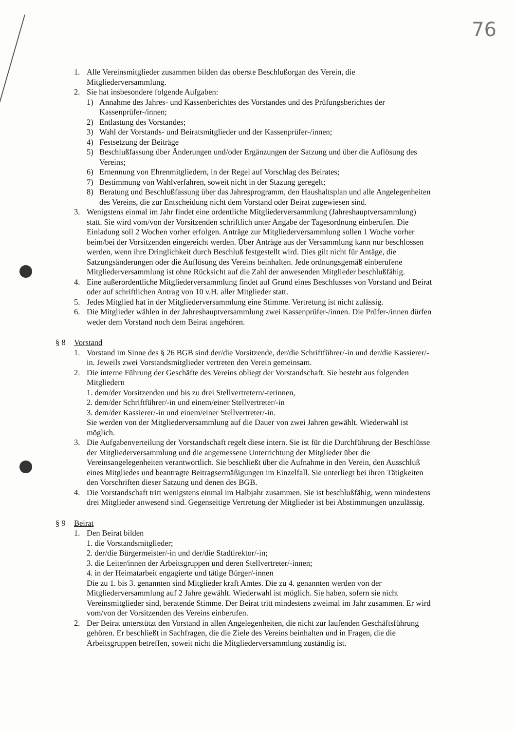76
1. Alle Vereinsmitglieder zusammen bilden das oberste Beschlußorgan des Verein, die Mitgliederversammlung.
2. Sie hat insbesondere folgende Aufgaben:
1) Annahme des Jahres- und Kassenberichtes des Vorstandes und des Prüfungsberichtes der Kassenprüfer-/innen;
2) Entlastung des Vorstandes;
3) Wahl der Vorstands- und Beiratsmitglieder und der Kassenprüfer-/innen;
4) Festsetzung der Beiträge
5) Beschlußfassung über Änderungen und/oder Ergänzungen der Satzung und über die Auflösung des Vereins;
6) Ernennung von Ehrenmitgliedern, in der Regel auf Vorschlag des Beirates;
7) Bestimmung von Wahlverfahren, soweit nicht in der Stazung geregelt;
8) Beratung und Beschlußfassung über das Jahresprogramm, den Haushaltsplan und alle Angelegenheiten des Vereins, die zur Entscheidung nicht dem Vorstand oder Beirat zugewiesen sind.
3. Wenigstens einmal im Jahr findet eine ordentliche Mitgliederversammlung (Jahreshauptversammlung) statt. Sie wird vom/von der Vorsitzenden schriftlich unter Angabe der Tagesordnung einberufen. Die Einladung soll 2 Wochen vorher erfolgen. Anträge zur Mitgliederversammlung sollen 1 Woche vorher beim/bei der Vorsitzenden eingereicht werden. Über Anträge aus der Versammlung kann nur beschlossen werden, wenn ihre Dringlichkeit durch Beschluß festgestellt wird. Dies gilt nicht für Antäge, die Satzungsänderungen oder die Auflösung des Vereins beinhalten. Jede ordnungsgemäß einberufene Mitgliederversammlung ist ohne Rücksicht auf die Zahl der anwesenden Mitglieder beschlußfähig.
4. Eine außerordentliche Mitgliederversammlung findet auf Grund eines Beschlusses von Vorstand und Beirat oder auf schriftlichen Antrag von 10 v.H. aller Mitglieder statt.
5. Jedes Mitglied hat in der Mitgliederversammlung eine Stimme. Vertretung ist nicht zulässig.
6. Die Mitglieder wählen in der Jahreshauptversammlung zwei Kassenprüfer-/innen. Die Prüfer-/innen dürfen weder dem Vorstand noch dem Beirat angehören.
§ 8 Vorstand
1. Vorstand im Sinne des § 26 BGB sind der/die Vorsitzende, der/die Schriftführer/-in und der/die Kassierer/-in. Jeweils zwei Vorstandsmitglieder vertreten den Verein gemeinsam.
2. Die interne Führung der Geschäfte des Vereins obliegt der Vorstandschaft. Sie besteht aus folgenden Mitgliedern
1. dem/der Vorsitzenden und bis zu drei Stellvertretern/-terinnen,
2. dem/der Schriftführer/-in und einem/einer Stellvertreter/-in
3. dem/der Kassierer/-in und einem/einer Stellvertreter/-in.
Sie werden von der Mitgliederversammlung auf die Dauer von zwei Jahren gewählt. Wiederwahl ist möglich.
3. Die Aufgabenverteilung der Vorstandschaft regelt diese intern. Sie ist für die Durchführung der Beschlüsse der Mitgliederversammlung und die angemessene Unterrichtung der Mitglieder über die Vereinsangelegenheiten verantwortlich. Sie beschließt über die Aufnahme in den Verein, den Ausschluß eines Mitgliedes und beantragte Beitragsermäßigungen im Einzelfall. Sie unterliegt bei ihren Tätigkeiten den Vorschriften dieser Satzung und denen des BGB.
4. Die Vorstandschaft tritt wenigstens einmal im Halbjahr zusammen. Sie ist beschlußfähig, wenn mindestens drei Mitglieder anwesend sind. Gegenseitige Vertretung der Mitglieder ist bei Abstimmungen unzulässig.
§ 9 Beirat
1. Den Beirat bilden
1. die Vorstandsmitglieder;
2. der/die Bürgermeister/-in und der/die Stadtirektor/-in;
3. die Leiter/innen der Arbeitsgruppen und deren Stellvertreter/-innen;
4. in der Heimatarbeit engagierte und tätige Bürger/-innen
Die zu 1. bis 3. genannten sind Mitglieder kraft Amtes. Die zu 4. genannten werden von der Mitgliederversammlung auf 2 Jahre gewählt. Wiederwahl ist möglich. Sie haben, sofern sie nicht Vereinsmitglieder sind, beratende Stimme. Der Beirat tritt mindestens zweimal im Jahr zusammen. Er wird vom/von der Vorsitzenden des Vereins einberufen.
2. Der Beirat unterstützt den Vorstand in allen Angelegenheiten, die nicht zur laufenden Geschäftsführung gehören. Er beschließt in Sachfragen, die die Ziele des Vereins beinhalten und in Fragen, die die Arbeitsgruppen betreffen, soweit nicht die Mitgliederversammlung zuständig ist.